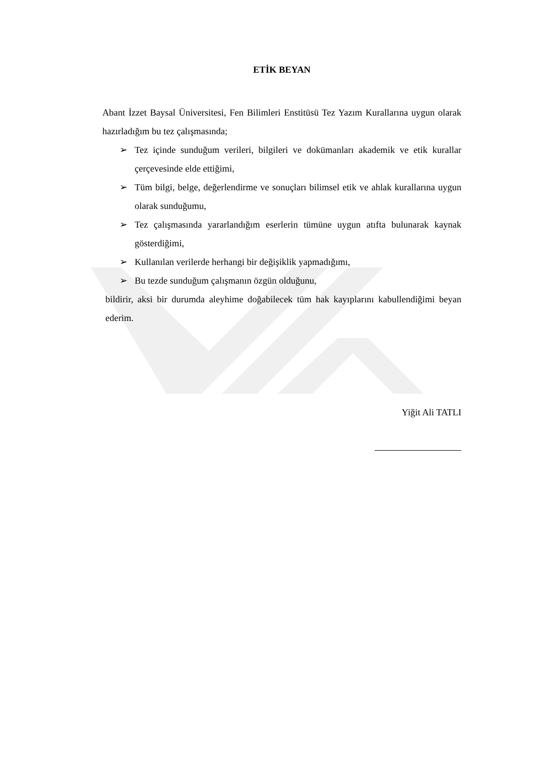ETİK BEYAN
Abant İzzet Baysal Üniversitesi, Fen Bilimleri Enstitüsü Tez Yazım Kurallarına uygun olarak hazırladığım bu tez çalışmasında;
➢ Tez içinde sunduğum verileri, bilgileri ve dokümanları akademik ve etik kurallar çerçevesinde elde ettiğimi,
➢ Tüm bilgi, belge, değerlendirme ve sonuçları bilimsel etik ve ahlak kurallarına uygun olarak sunduğumu,
➢ Tez çalışmasında yararlandığım eserlerin tümüne uygun atıfta bulunarak kaynak gösterdiğimi,
➢ Kullanılan verilerde herhangi bir değişiklik yapmadığımı,
➢ Bu tezde sunduğum çalışmanın özgün olduğunu,
bildirir, aksi bir durumda aleyhime doğabilecek tüm hak kayıplarını kabullendiğimi beyan ederim.
Yiğit Ali TATLI